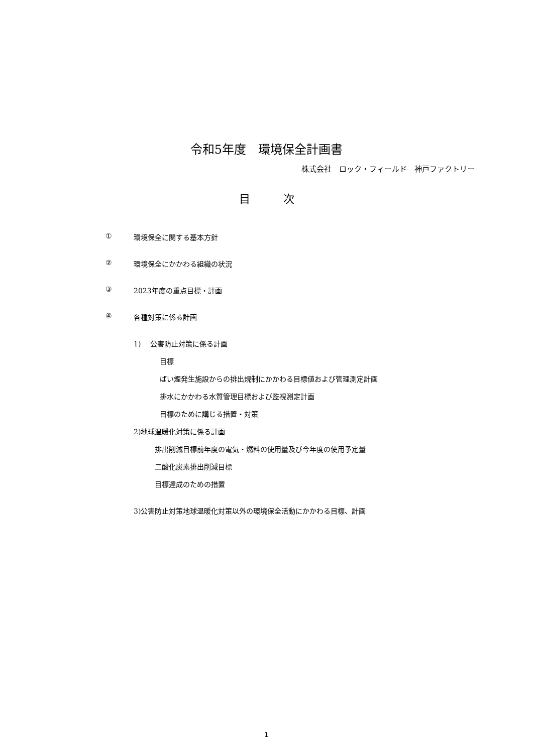令和5年度　環境保全計画書
株式会社　ロック・フィールド　神戸ファクトリー
目　　　次
① 環境保全に関する基本方針
② 環境保全にかかわる組織の状況
③ 2023年度の重点目標・計画
④ 各種対策に係る計画
1)　 公害防止対策に係る計画
目標
ばい煙発生施設からの排出規制にかかわる目標値および管理測定計画
排水にかかわる水質管理目標および監視測定計画
目標のために講じる措置・対策
2)地球温暖化対策に係る計画
排出削減目標前年度の電気・燃料の使用量及び今年度の使用予定量
二酸化炭素排出削減目標
目標達成のための措置
3)公害防止対策地球温暖化対策以外の環境保全活動にかかわる目標、計画
1